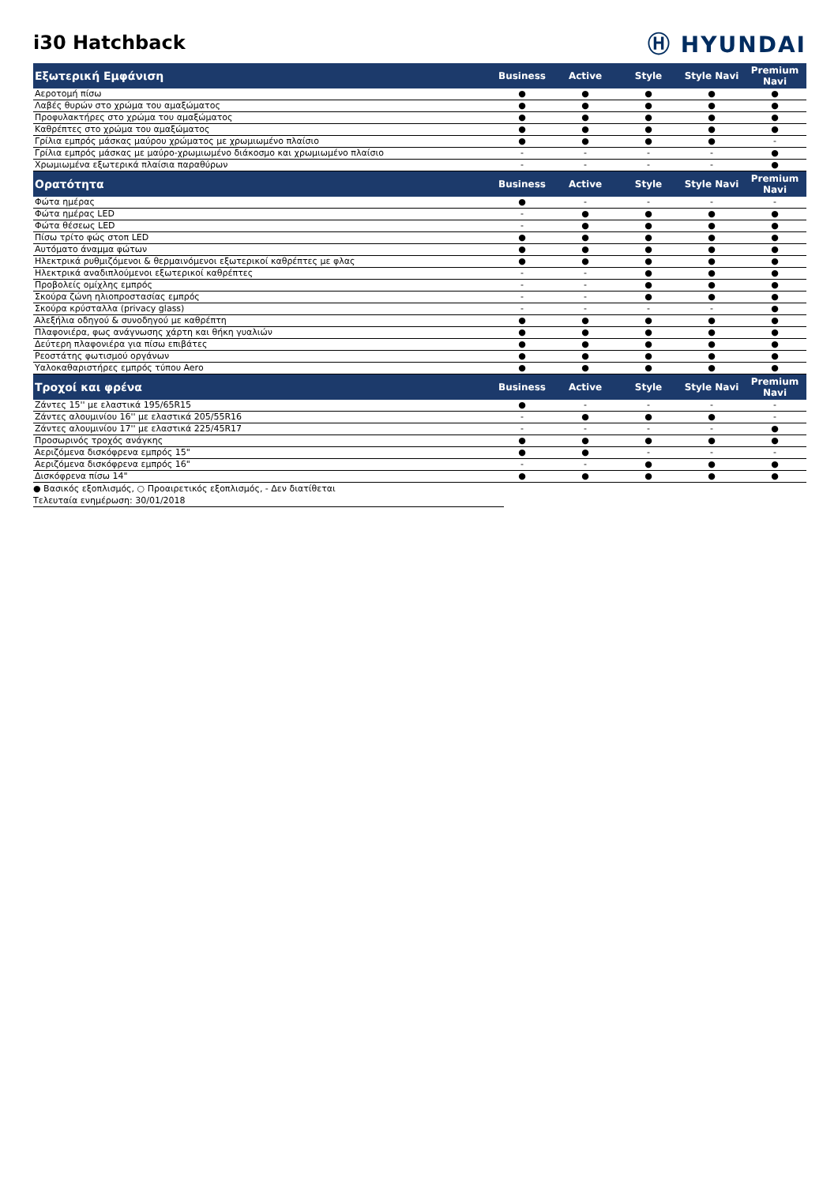i30 Hatchback
Ⓗ HYUNDAI
| Εξωτερική Εμφάνιση | Business | Active | Style | Style Navi | Premium Navi |
| --- | --- | --- | --- | --- | --- |
| Αεροτομή πίσω | ● | ● | ● | ● | ● |
| Λαβές θυρών στο χρώμα του αμαξώματος | ● | ● | ● | ● | ● |
| Προφυλακτήρες στο χρώμα του αμαξώματος | ● | ● | ● | ● | ● |
| Καθρέπτες στο χρώμα του αμαξώματος | ● | ● | ● | ● | ● |
| Γρίλια εμπρός μάσκας μαύρου χρώματος με χρωμιωμένο πλαίσιο | ● | ● | ● | ● | - |
| Γρίλια εμπρός μάσκας με μαύρο-χρωμιωμένο διάκοσμο και χρωμιωμένο πλαίσιο | - | - | - | - | ● |
| Χρωμιωμένα εξωτερικά πλαίσια παραθύρων | - | - | - | - | ● |
| Ορατότητα | Business | Active | Style | Style Navi | Premium Navi |
| Φώτα ημέρας | ● | - | - | - | - |
| Φώτα ημέρας LED | - | ● | ● | ● | ● |
| Φώτα θέσεως LED | - | ● | ● | ● | ● |
| Πίσω τρίτο φώς στοπ LED | ● | ● | ● | ● | ● |
| Αυτόματο άναμμα φώτων | ● | ● | ● | ● | ● |
| Ηλεκτρικά ρυθμιζόμενοι & θερμαινόμενοι εξωτερικοί καθρέπτες με φλας | ● | ● | ● | ● | ● |
| Ηλεκτρικά αναδιπλούμενοι εξωτερικοί καθρέπτες | - | - | ● | ● | ● |
| Προβολείς ομίχλης εμπρός | - | - | ● | ● | ● |
| Σκούρα ζώνη ηλιοπροστασίας εμπρός | - | - | ● | ● | ● |
| Σκούρα κρύσταλλα (privacy glass) | - | - | - | - | ● |
| Αλεξήλια οδηγού & συνοδηγού με καθρέπτη | ● | ● | ● | ● | ● |
| Πλαφονιέρα, φως ανάγνωσης χάρτη και θήκη γυαλιών | ● | ● | ● | ● | ● |
| Δεύτερη πλαφονιέρα για πίσω επιβάτες | ● | ● | ● | ● | ● |
| Ρεοστάτης φωτισμού οργάνων | ● | ● | ● | ● | ● |
| Υαλοκαθαριστήρες εμπρός τύπου Aero | ● | ● | ● | ● | ● |
| Τροχοί και φρένα | Business | Active | Style | Style Navi | Premium Navi |
| Ζάντες 15'' με ελαστικά 195/65R15 | ● | - | - | - | - |
| Ζάντες αλουμινίου 16'' με ελαστικά 205/55R16 | - | ● | ● | ● | - |
| Ζάντες αλουμινίου 17'' με ελαστικά 225/45R17 | - | - | - | - | ● |
| Προσωρινός τροχός ανάγκης | ● | ● | ● | ● | ● |
| Αεριζόμενα δισκόφρενα εμπρός 15" | ● | ● | - | - | - |
| Αεριζόμενα δισκόφρενα εμπρός 16" | - | - | ● | ● | ● |
| Δισκόφρενα πίσω 14" | ● | ● | ● | ● | ● |
● Βασικός εξοπλισμός, ○ Προαιρετικός εξοπλισμός, - Δεν διατίθεται
Τελευταία ενημέρωση: 30/01/2018